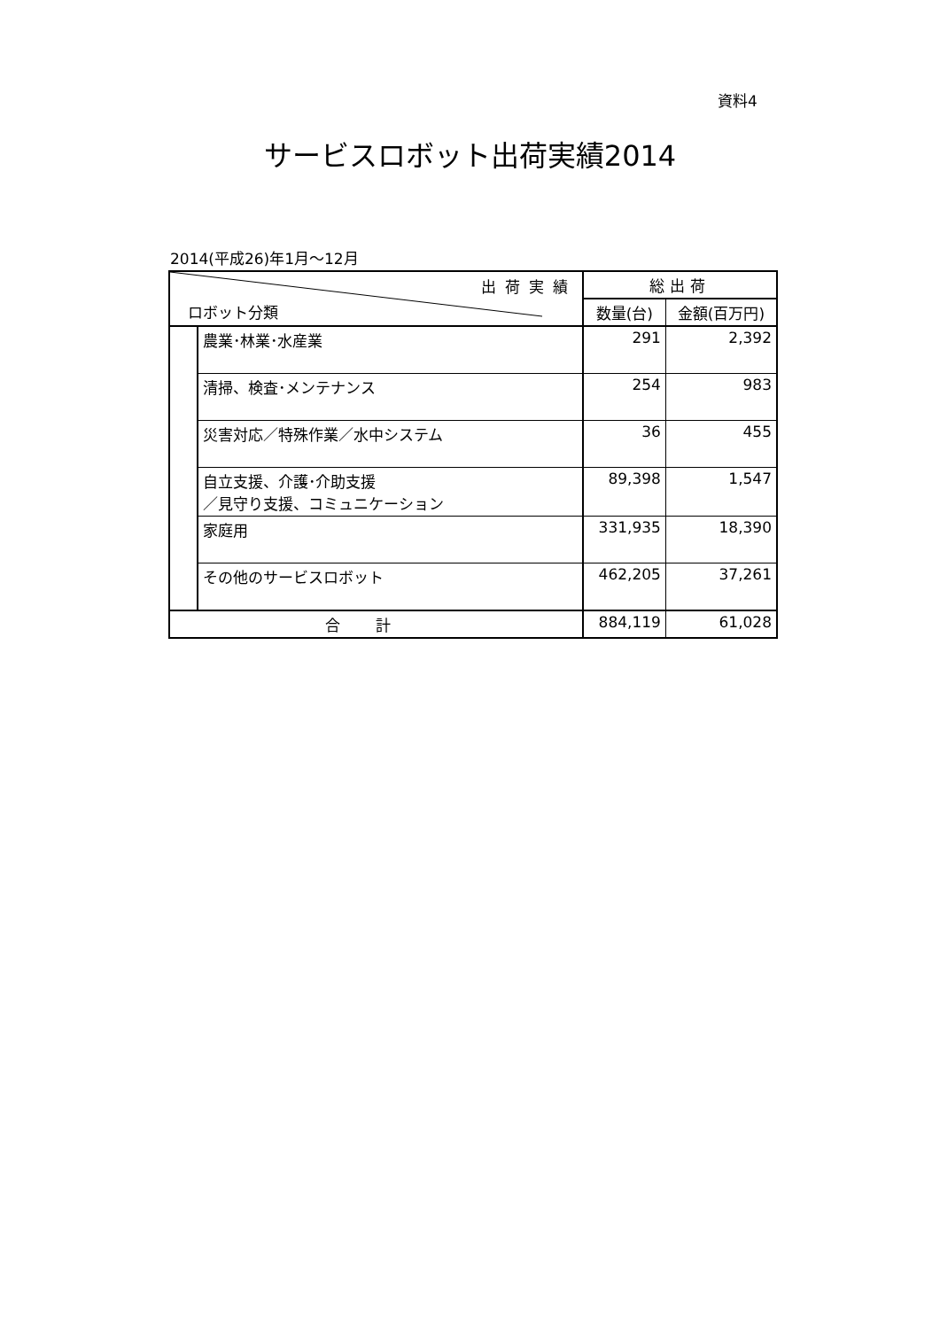資料4
サービスロボット出荷実績2014
2014(平成26)年1月〜12月
| 出荷実績 ロボット分類 | | 総出荷 | |
| --- | --- | --- | --- |
| | | 数量(台) | 金額(百万円) |
| | 農業･林業･水産業 | 291 | 2,392 |
| | 清掃、検査･メンテナンス | 254 | 983 |
| | 災害対応／特殊作業／水中システム | 36 | 455 |
| | 自立支援、介護･介助支援 ／見守り支援、コミュニケーション | 89,398 | 1,547 |
| | 家庭用 | 331,935 | 18,390 |
| | その他のサービスロボット | 462,205 | 37,261 |
| 合計 | | 884,119 | 61,028 |